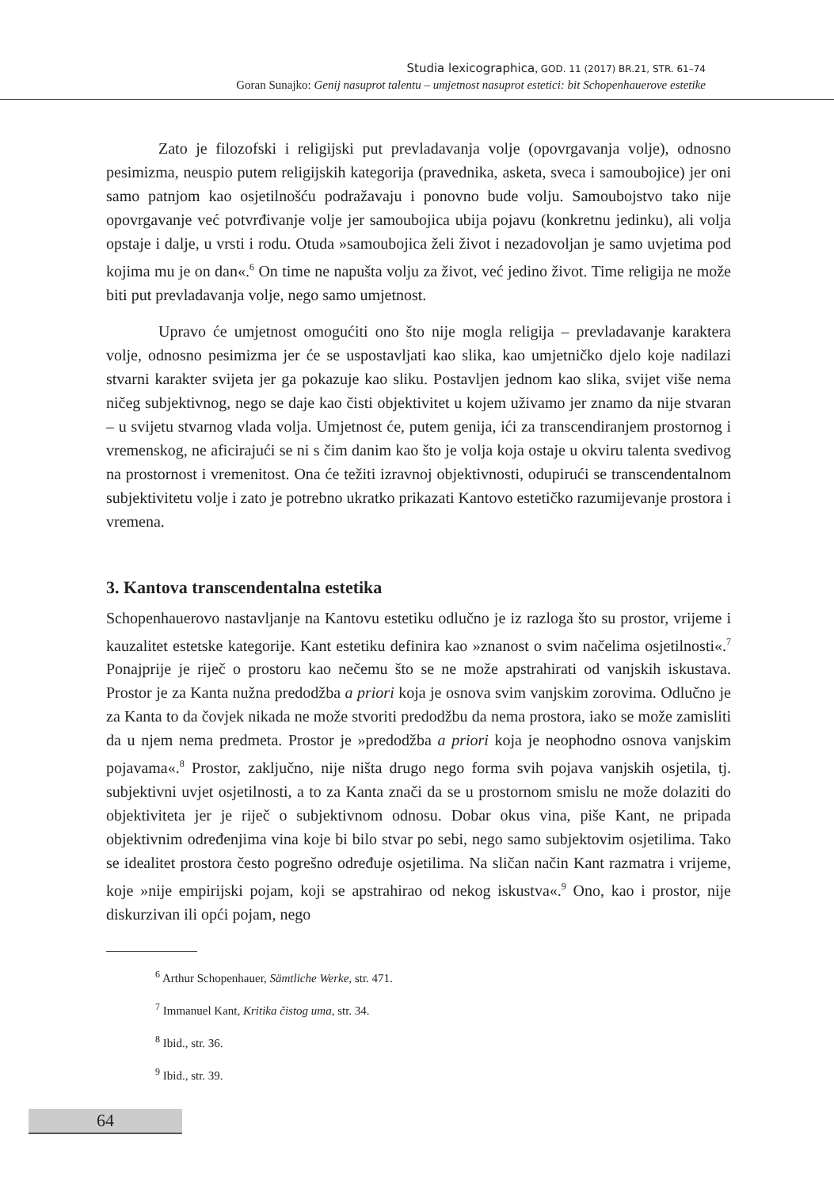Studia lexicographica, GOD. 11 (2017) BR.21, STR. 61–74
Goran Sunajko: Genij nasuprot talentu – umjetnost nasuprot estetici: bit Schopenhauerove estetike
Zato je filozofski i religijski put prevladavanja volje (opovrgavanja volje), odnosno pesimizma, neuspio putem religijskih kategorija (pravednika, asketa, sveca i samoubojice) jer oni samo patnjom kao osjetilnošću podražavaju i ponovno bude volju. Samoubojstvo tako nije opovrgavanje već potvrđivanje volje jer samoubojica ubija pojavu (konkretnu jedinku), ali volja opstaje i dalje, u vrsti i rodu. Otuda »samoubojica želi život i nezadovoljan je samo uvjetima pod kojima mu je on dan«.<sup>6</sup> On time ne napušta volju za život, već jedino život. Time religija ne može biti put prevladavanja volje, nego samo umjetnost.
Upravo će umjetnost omogućiti ono što nije mogla religija – prevladavanje karaktera volje, odnosno pesimizma jer će se uspostavljati kao slika, kao umjetničko djelo koje nadilazi stvarni karakter svijeta jer ga pokazuje kao sliku. Postavljen jednom kao slika, svijet više nema ničeg subjektivnog, nego se daje kao čisti objektivitet u kojem uživamo jer znamo da nije stvaran – u svijetu stvarnog vlada volja. Umjetnost će, putem genija, ići za transcendiranjem prostornog i vremenskog, ne aficirajući se ni s čim danim kao što je volja koja ostaje u okviru talenta svedivog na prostornost i vremenitost. Ona će težiti izravnoj objektivnosti, odupirući se transcendentalnom subjektivitetu volje i zato je potrebno ukratko prikazati Kantovo estetičko razumijevanje prostora i vremena.
3. Kantova transcendentalna estetika
Schopenhauerovo nastavljanje na Kantovu estetiku odlučno je iz razloga što su prostor, vrijeme i kauzalitet estetske kategorije. Kant estetiku definira kao »znanost o svim načelima osjetilnosti«.<sup>7</sup> Ponajprije je riječ o prostoru kao nečemu što se ne može apstrahirati od vanjskih iskustava. Prostor je za Kanta nužna predodžba a priori koja je osnova svim vanjskim zorovima. Odlučno je za Kanta to da čovjek nikada ne može stvoriti predodžbu da nema prostora, iako se može zamisliti da u njem nema predmeta. Prostor je »predodžba a priori koja je neophodno osnova vanjskim pojavama«.<sup>8</sup> Prostor, zaključno, nije ništa drugo nego forma svih pojava vanjskih osjetila, tj. subjektivni uvjet osjetilnosti, a to za Kanta znači da se u prostornom smislu ne može dolaziti do objektiviteta jer je riječ o subjektivnom odnosu. Dobar okus vina, piše Kant, ne pripada objektivnim određenjima vina koje bi bilo stvar po sebi, nego samo subjektovim osjetilima. Tako se idealitet prostora često pogrešno određuje osjetilima. Na sličan način Kant razmatra i vrijeme, koje »nije empirijski pojam, koji se apstrahirao od nekog iskustva«.<sup>9</sup> Ono, kao i prostor, nije diskurzivan ili opći pojam, nego
<sup>6</sup> Arthur Schopenhauer, Sämtliche Werke, str. 471.
<sup>7</sup> Immanuel Kant, Kritika čistog uma, str. 34.
<sup>8</sup> Ibid., str. 36.
<sup>9</sup> Ibid., str. 39.
64